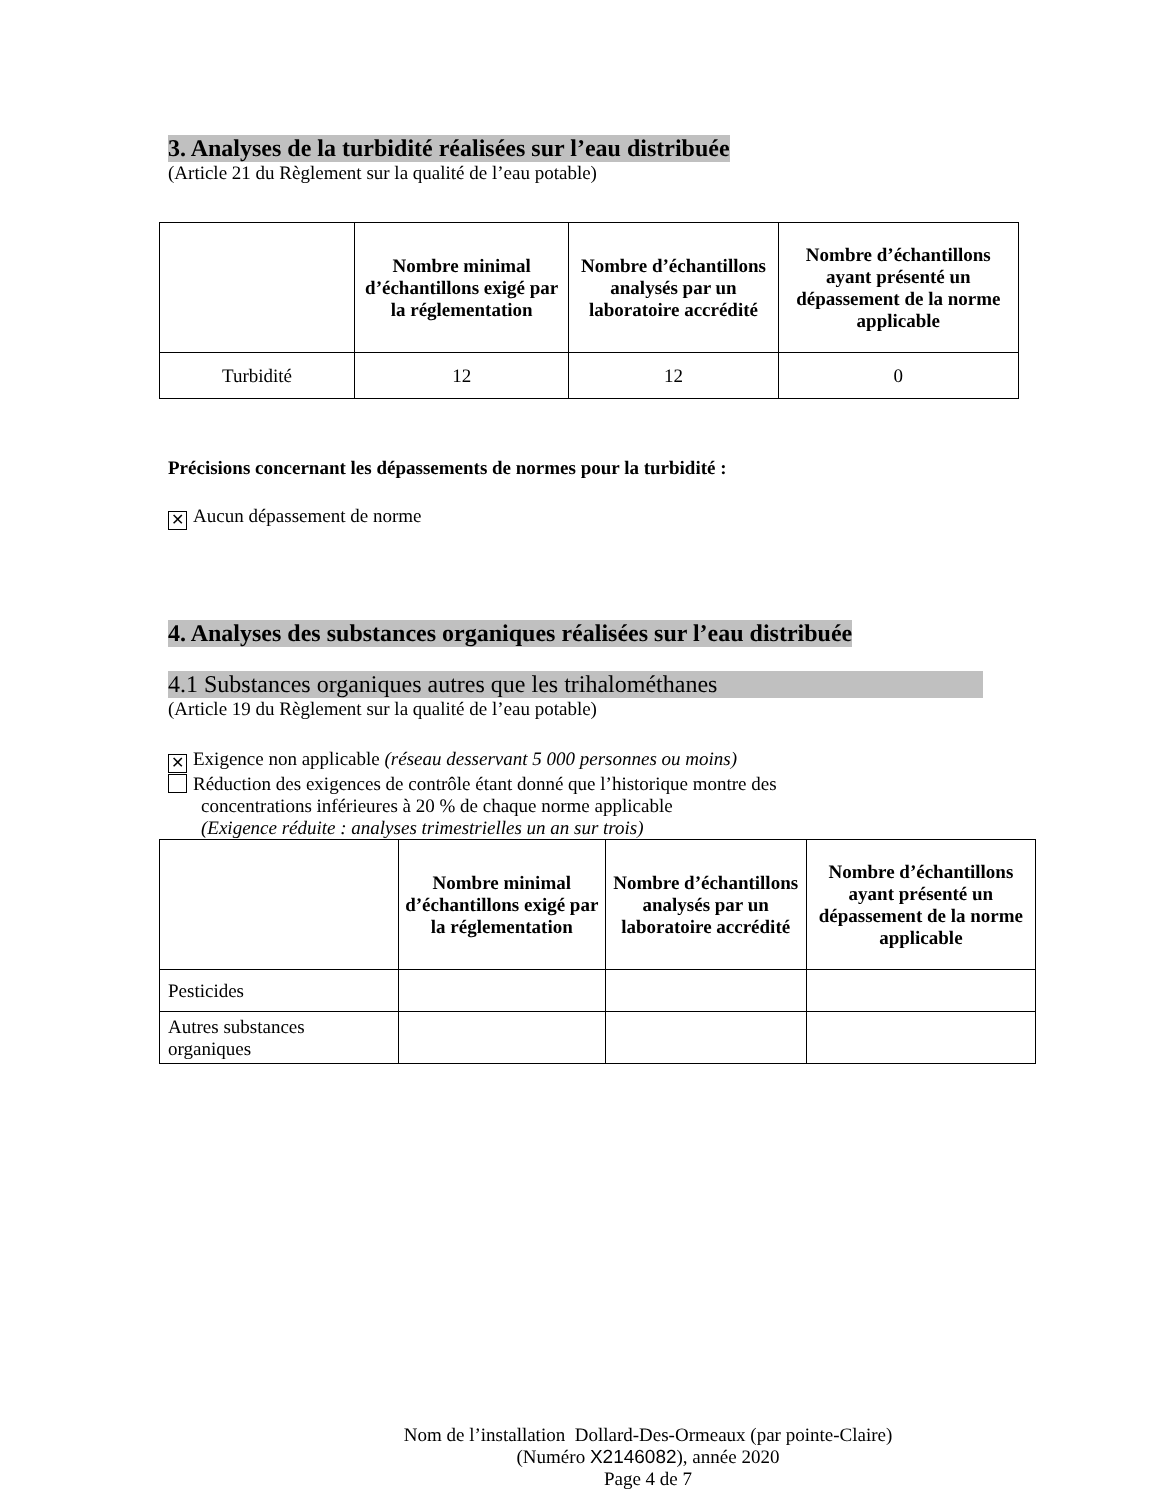3. Analyses de la turbidité réalisées sur l’eau distribuée
(Article 21 du Règlement sur la qualité de l’eau potable)
| | Nombre minimal d’échantillons exigé par la réglementation | Nombre d’échantillons analysés par un laboratoire accrédité | Nombre d’échantillons ayant présenté un dépassement de la norme applicable |
| --- | --- | --- | --- |
| Turbidité | 12 | 12 | 0 |
Précisions concernant les dépassements de normes pour la turbidité :
✕ Aucun dépassement de norme
4. Analyses des substances organiques réalisées sur l’eau distribuée
4.1 Substances organiques autres que les trihalométhanes
(Article 19 du Règlement sur la qualité de l’eau potable)
✕ Exigence non applicable (réseau desservant 5 000 personnes ou moins)
Réduction des exigences de contrôle étant donné que l’historique montre des
concentrations inférieures à 20 % de chaque norme applicable
(Exigence réduite : analyses trimestrielles un an sur trois)
| | Nombre minimal d’échantillons exigé par la réglementation | Nombre d’échantillons analysés par un laboratoire accrédité | Nombre d’échantillons ayant présenté un dépassement de la norme applicable |
| --- | --- | --- | --- |
| Pesticides | | | |
| Autres substances organiques | | | |
Nom de l’installation Dollard-Des-Ormeaux (par pointe-Claire)
(Numéro X2146082), année 2020
Page 4 de 7